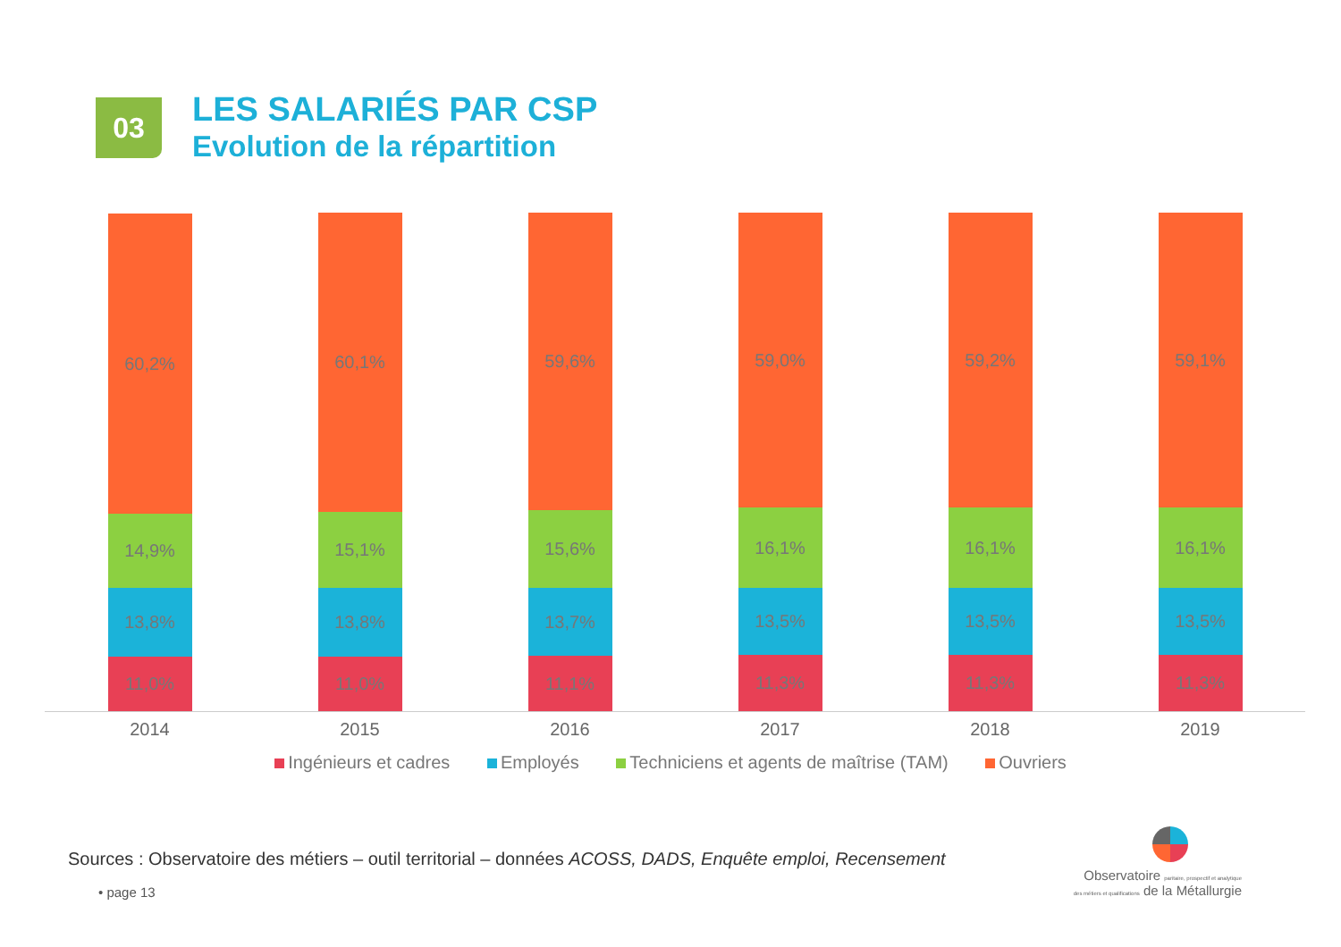03
LES SALARIÉS PAR CSP
Evolution de la répartition
60,2%
14,9%
13,8%
11,0%
60,1%
15,1%
13,8%
11,0%
59,6%
15,6%
13,7%
11,1%
59,0%
16,1%
13,5%
11,3%
59,2%
16,1%
13,5%
11,3%
59,1%
16,1%
13,5%
11,3%
2014 2015 2016 2017 2018 2019
Ingénieurs et cadres Employés Techniciens et agents de maîtrise (TAM) Ouvriers
Sources : Observatoire des métiers – outil territorial – données ACOSS, DADS, Enquête emploi, Recensement
• page 13
Observatoire paritaire, prospectif et analytique
des métiers et qualifications de la Métallurgie